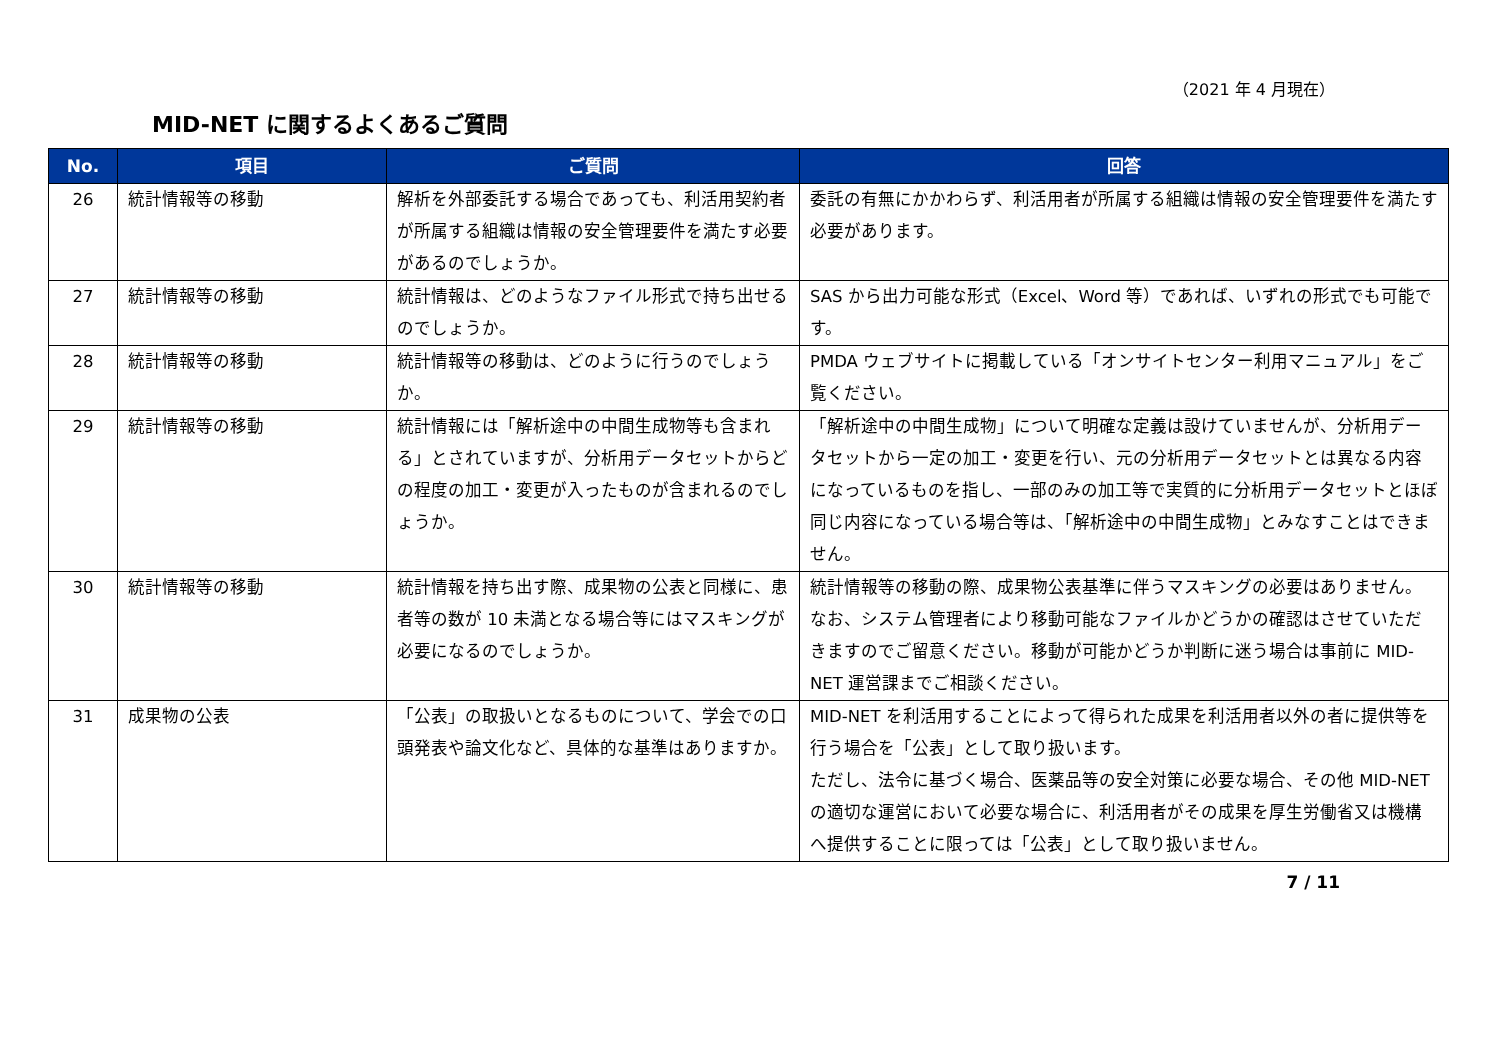（2021 年 4 月現在）
MID-NET に関するよくあるご質問
| No. | 項目 | ご質問 | 回答 |
| --- | --- | --- | --- |
| 26 | 統計情報等の移動 | 解析を外部委託する場合であっても、利活用契約者が所属する組織は情報の安全管理要件を満たす必要があるのでしょうか。 | 委託の有無にかかわらず、利活用者が所属する組織は情報の安全管理要件を満たす必要があります。 |
| 27 | 統計情報等の移動 | 統計情報は、どのようなファイル形式で持ち出せるのでしょうか。 | SAS から出力可能な形式（Excel、Word 等）であれば、いずれの形式でも可能です。 |
| 28 | 統計情報等の移動 | 統計情報等の移動は、どのように行うのでしょうか。 | PMDA ウェブサイトに掲載している「オンサイトセンター利用マニュアル」をご覧ください。 |
| 29 | 統計情報等の移動 | 統計情報には「解析途中の中間生成物等も含まれる」とされていますが、分析用データセットからどの程度の加工・変更が入ったものが含まれるのでしょうか。 | 「解析途中の中間生成物」について明確な定義は設けていませんが、分析用データセットから一定の加工・変更を行い、元の分析用データセットとは異なる内容になっているものを指し、一部のみの加工等で実質的に分析用データセットとほぼ同じ内容になっている場合等は、「解析途中の中間生成物」とみなすことはできません。 |
| 30 | 統計情報等の移動 | 統計情報を持ち出す際、成果物の公表と同様に、患者等の数が 10 未満となる場合等にはマスキングが必要になるのでしょうか。 | 統計情報等の移動の際、成果物公表基準に伴うマスキングの必要はありません。 なお、システム管理者により移動可能なファイルかどうかの確認はさせていただきますのでご留意ください。移動が可能かどうか判断に迷う場合は事前に MID-NET 運営課までご相談ください。 |
| 31 | 成果物の公表 | 「公表」の取扱いとなるものについて、学会での口頭発表や論文化など、具体的な基準はありますか。 | MID-NET を利活用することによって得られた成果を利活用者以外の者に提供等を行う場合を「公表」として取り扱います。 ただし、法令に基づく場合、医薬品等の安全対策に必要な場合、その他 MID-NET の適切な運営において必要な場合に、利活用者がその成果を厚生労働省又は機構へ提供することに限っては「公表」として取り扱いません。 |
7 / 11